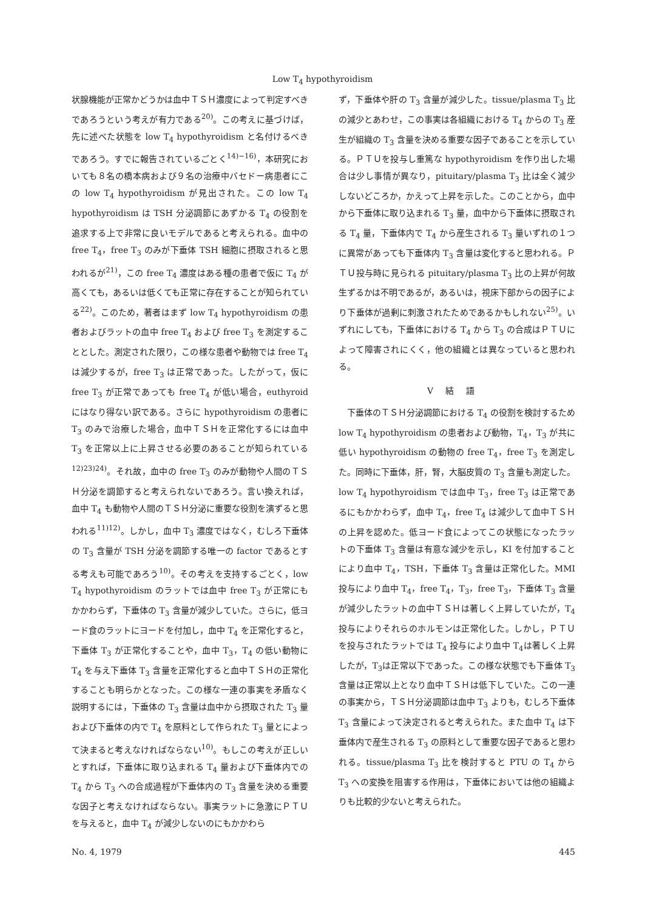Low T<sub>4</sub> hypothyroidism
状腺機能が正常かどうかは血中ＴＳＨ濃度によって判定すべきであろうという考えが有力である<sup>20)</sup>。この考えに基づけば，先に述べた状態を low T<sub>4</sub> hypothyroidism と名付けるべきであろう。すでに報告されているごとく<sup>14)−16)</sup>，本研究においても８名の橋本病および９名の治療中バセドー病患者にこの low T<sub>4</sub> hypothyroidism が見出された。この low T<sub>4</sub> hypothyroidism は TSH 分泌調節にあずかる T<sub>4</sub> の役割を追求する上で非常に良いモデルであると考えられる。血中の free T<sub>4</sub>，free T<sub>3</sub> のみが下垂体 TSH 細胞に摂取されると思われるが<sup>21)</sup>，この free T<sub>4</sub> 濃度はある種の患者で仮に T<sub>4</sub> が高くても，あるいは低くても正常に存在することが知られている<sup>22)</sup>。このため，著者はまず low T<sub>4</sub> hypothyroidism の患者およびラットの血中 free T<sub>4</sub> および free T<sub>3</sub> を測定することとした。測定された限り，この様な患者や動物では free T<sub>4</sub> は減少するが，free T<sub>3</sub> は正常であった。したがって，仮に free T<sub>3</sub> が正常であっても free T<sub>4</sub> が低い場合，euthyroid にはなり得ない訳である。さらに hypothyroidism の患者に T<sub>3</sub> のみで治療した場合，血中ＴＳＨを正常化するには血中 T<sub>3</sub> を正常以上に上昇させる必要のあることが知られている<sup>12)23)24)</sup>。それ故，血中の free T<sub>3</sub> のみが動物や人間のＴＳＨ分泌を調節すると考えられないであろう。言い換えれば，血中 T<sub>4</sub> も動物や人間のＴＳＨ分泌に重要な役割を演ずると思われる<sup>11)12)</sup>。しかし，血中 T<sub>3</sub> 濃度ではなく，むしろ下垂体の T<sub>3</sub> 含量が TSH 分泌を調節する唯一の factor であるとする考えも可能であろう<sup>10)</sup>。その考えを支持するごとく，low T<sub>4</sub> hypothyroidism のラットでは血中 free T<sub>3</sub> が正常にもかかわらず，下垂体の T<sub>3</sub> 含量が減少していた。さらに，低ヨード食のラットにヨードを付加し，血中 T<sub>4</sub> を正常化すると，下垂体 T<sub>3</sub> が正常化することや，血中 T<sub>3</sub>，T<sub>4</sub> の低い動物に T<sub>4</sub> を与え下垂体 T<sub>3</sub> 含量を正常化すると血中ＴＳＨの正常化することも明らかとなった。この様な一連の事実を矛盾なく説明するには，下垂体の T<sub>3</sub> 含量は血中から摂取された T<sub>3</sub> 量および下垂体の内で T<sub>4</sub> を原料として作られた T<sub>3</sub> 量とによって決まると考えなければならない<sup>10)</sup>。もしこの考えが正しいとすれば，下垂体に取り込まれる T<sub>4</sub> 量および下垂体内での T<sub>4</sub> から T<sub>3</sub> への合成過程が下垂体内の T<sub>3</sub> 含量を決める重要な因子と考えなければならない。事実ラットに急激にＰＴＵを与えると，血中 T<sub>4</sub> が減少しないのにもかかわら
ず，下垂体や肝の T<sub>3</sub> 含量が減少した。tissue/plasma T<sub>3</sub> 比の減少とあわせ，この事実は各組織における T<sub>4</sub> からの T<sub>3</sub> 産生が組織の T<sub>3</sub> 含量を決める重要な因子であることを示している。ＰＴＵを投与し重篤な hypothyroidism を作り出した場合は少し事情が異なり，pituitary/plasma T<sub>3</sub> 比は全く減少しないどころか，かえって上昇を示した。このことから，血中から下垂体に取り込まれる T<sub>3</sub> 量，血中から下垂体に摂取される T<sub>4</sub> 量，下垂体内で T<sub>4</sub> から産生される T<sub>3</sub> 量いずれの１つに異常があっても下垂体内 T<sub>3</sub> 含量は変化すると思われる。ＰＴＵ投与時に見られる pituitary/plasma T<sub>3</sub> 比の上昇が何故生ずるかは不明であるが，あるいは，視床下部からの因子により下垂体が過剰に刺激されたためであるかもしれない<sup>25)</sup>。いずれにしても，下垂体における T<sub>4</sub> から T<sub>3</sub> の合成はＰＴＵによって障害されにくく，他の組織とは異なっていると思われる。
Ⅴ結語
　下垂体のＴＳＨ分泌調節における T<sub>4</sub> の役割を検討するため low T<sub>4</sub> hypothyroidism の患者および動物，T<sub>4</sub>，T<sub>3</sub> が共に低い hypothyroidism の動物の free T<sub>4</sub>，free T<sub>3</sub> を測定した。同時に下垂体，肝，腎，大脳皮質の T<sub>3</sub> 含量も測定した。low T<sub>4</sub> hypothyroidism では血中 T<sub>3</sub>，free T<sub>3</sub> は正常であるにもかかわらず，血中 T<sub>4</sub>，free T<sub>4</sub> は減少して血中ＴＳＨの上昇を認めた。低ヨード食によってこの状態になったラットの下垂体 T<sub>3</sub> 含量は有意な減少を示し，KI を付加することにより血中 T<sub>4</sub>，TSH，下垂体 T<sub>3</sub> 含量は正常化した。MMI 投与により血中 T<sub>4</sub>，free T<sub>4</sub>，T<sub>3</sub>，free T<sub>3</sub>，下垂体 T<sub>3</sub> 含量が減少したラットの血中ＴＳＨは著しく上昇していたが，T<sub>4</sub> 投与によりそれらのホルモンは正常化した。しかし，ＰＴＵを投与されたラットでは T<sub>4</sub> 投与により血中 T<sub>4</sub>は著しく上昇したが，T<sub>3</sub>は正常以下であった。この様な状態でも下垂体 T<sub>3</sub> 含量は正常以上となり血中ＴＳＨは低下していた。この一連の事実から，ＴＳＨ分泌調節は血中 T<sub>3</sub> よりも，むしろ下垂体 T<sub>3</sub> 含量によって決定されると考えられた。また血中 T<sub>4</sub> は下垂体内で産生される T<sub>3</sub> の原料として重要な因子であると思われる。tissue/plasma T<sub>3</sub> 比を検討すると PTU の T<sub>4</sub> から T<sub>3</sub> への変換を阻害する作用は，下垂体においては他の組織よりも比較的少ないと考えられた。
No. 4, 1979 445